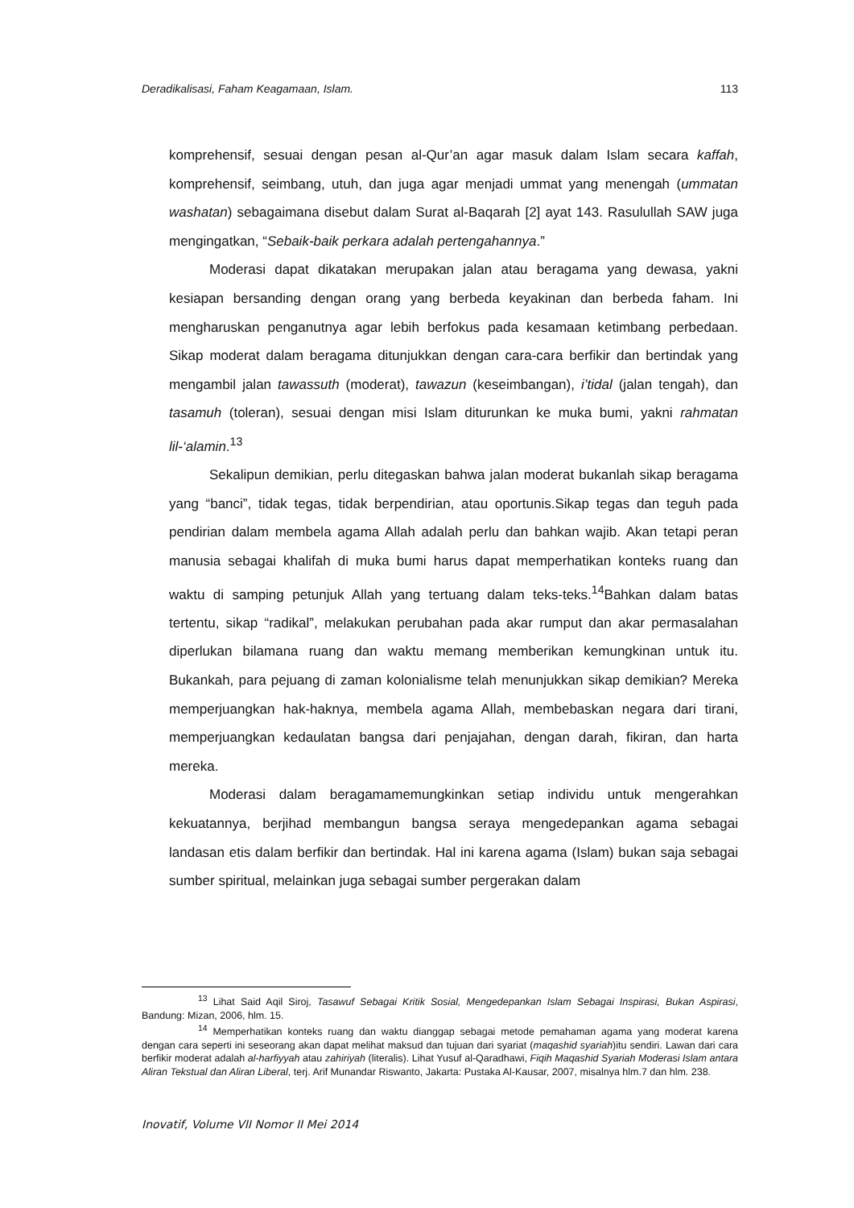Deradikalisasi, Faham Keagamaan, Islam. 113
komprehensif, sesuai dengan pesan al-Qur’an agar masuk dalam Islam secara kaffah, komprehensif, seimbang, utuh, dan juga agar menjadi ummat yang menengah (ummatan washatan) sebagaimana disebut dalam Surat al-Baqarah [2] ayat 143. Rasulullah SAW juga mengingatkan, “Sebaik-baik perkara adalah pertengahannya.”
Moderasi dapat dikatakan merupakan jalan atau beragama yang dewasa, yakni kesiapan bersanding dengan orang yang berbeda keyakinan dan berbeda faham. Ini mengharuskan penganutnya agar lebih berfokus pada kesamaan ketimbang perbedaan. Sikap moderat dalam beragama ditunjukkan dengan cara-cara berfikir dan bertindak yang mengambil jalan tawassuth (moderat), tawazun (keseimbangan), i’tidal (jalan tengah), dan tasamuh (toleran), sesuai dengan misi Islam diturunkan ke muka bumi, yakni rahmatan lil-‘alamin.<sup>13</sup>
Sekalipun demikian, perlu ditegaskan bahwa jalan moderat bukanlah sikap beragama yang “banci”, tidak tegas, tidak berpendirian, atau oportunis.Sikap tegas dan teguh pada pendirian dalam membela agama Allah adalah perlu dan bahkan wajib. Akan tetapi peran manusia sebagai khalifah di muka bumi harus dapat memperhatikan konteks ruang dan waktu di samping petunjuk Allah yang tertuang dalam teks-teks.<sup>14</sup>Bahkan dalam batas tertentu, sikap “radikal”, melakukan perubahan pada akar rumput dan akar permasalahan diperlukan bilamana ruang dan waktu memang memberikan kemungkinan untuk itu. Bukankah, para pejuang di zaman kolonialisme telah menunjukkan sikap demikian? Mereka memperjuangkan hak-haknya, membela agama Allah, membebaskan negara dari tirani, memperjuangkan kedaulatan bangsa dari penjajahan, dengan darah, fikiran, dan harta mereka.
Moderasi dalam beragamamemungkinkan setiap individu untuk mengerahkan kekuatannya, berjihad membangun bangsa seraya mengedepankan agama sebagai landasan etis dalam berfikir dan bertindak. Hal ini karena agama (Islam) bukan saja sebagai sumber spiritual, melainkan juga sebagai sumber pergerakan dalam
<sup>13</sup> Lihat Said Aqil Siroj, Tasawuf Sebagai Kritik Sosial, Mengedepankan Islam Sebagai Inspirasi, Bukan Aspirasi, Bandung: Mizan, 2006, hlm. 15.
<sup>14</sup> Memperhatikan konteks ruang dan waktu dianggap sebagai metode pemahaman agama yang moderat karena dengan cara seperti ini seseorang akan dapat melihat maksud dan tujuan dari syariat (maqashid syariah)itu sendiri. Lawan dari cara berfikir moderat adalah al-harfiyyah atau zahiriyah (literalis). Lihat Yusuf al-Qaradhawi, Fiqih Maqashid Syariah Moderasi Islam antara Aliran Tekstual dan Aliran Liberal, terj. Arif Munandar Riswanto, Jakarta: Pustaka Al-Kausar, 2007, misalnya hlm.7 dan hlm. 238.
Inovatif, Volume VII Nomor II Mei 2014